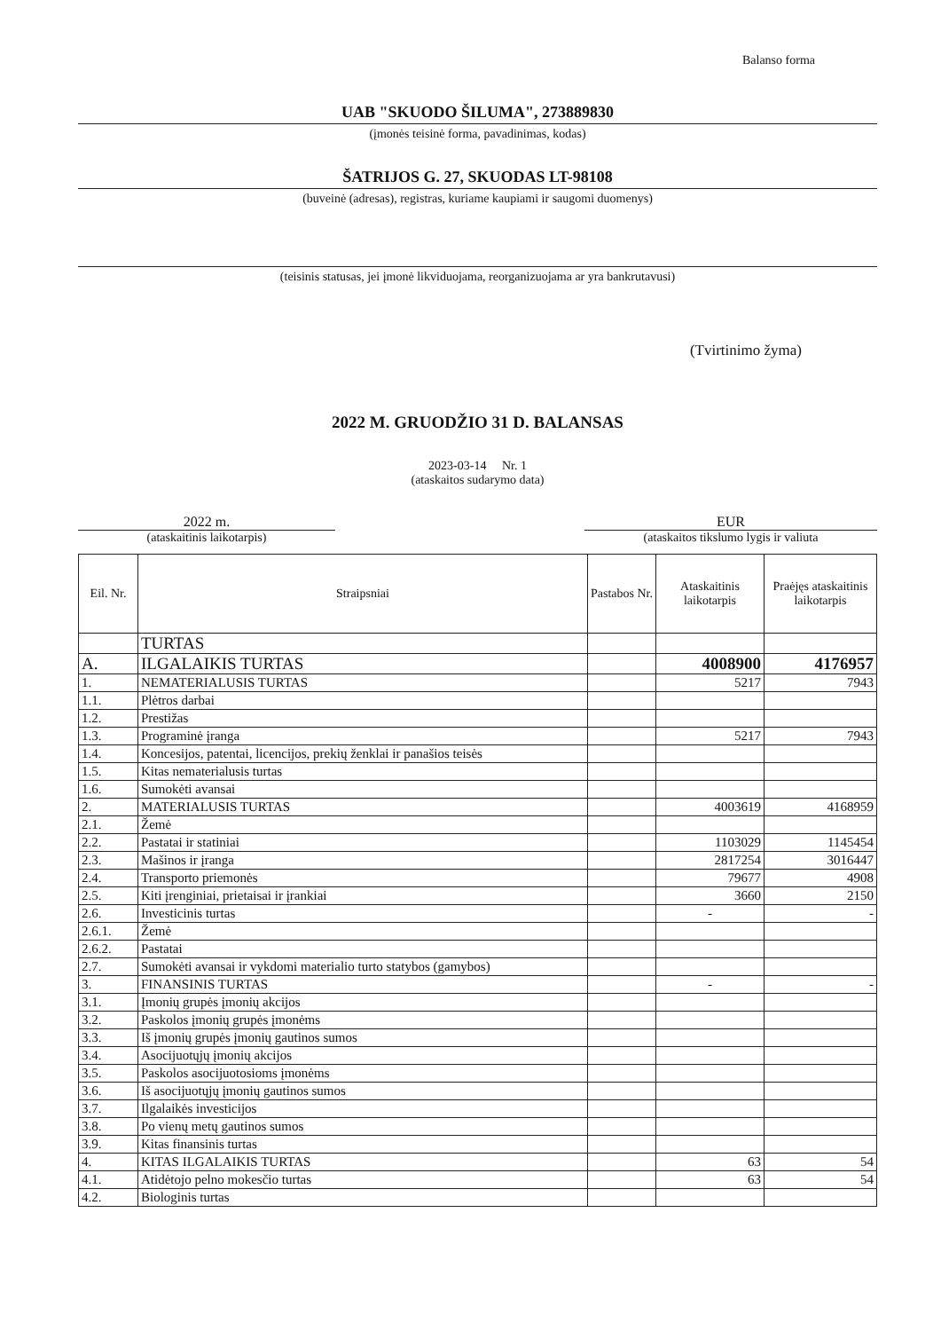Balanso forma
UAB "SKUODO ŠILUMA", 273889830
(įmonės teisinė forma, pavadinimas, kodas)
ŠATRIJOS G. 27, SKUODAS LT-98108
(buveinė (adresas), registras, kuriame kaupiami ir saugomi duomenys)
(teisinis statusas, jei įmonė likviduojama, reorganizuojama ar yra bankrutavusi)
(Tvirtinimo žyma)
2022 M. GRUODŽIO 31 D. BALANSAS
2023-03-14 Nr. 1
(ataskaitos sudarymo data)
2022 m.
(ataskaitinis laikotarpis)
EUR
(ataskaitos tikslumo lygis ir valiuta
| Eil. Nr. | Straipsniai | Pastabos Nr. | Ataskaitinis laikotarpis | Praėjęs ataskaitinis laikotarpis |
| --- | --- | --- | --- | --- |
| | TURTAS | | | |
| A. | ILGALAIKIS TURTAS | | 4008900 | 4176957 |
| 1. | NEMATERIALUSIS TURTAS | | 5217 | 7943 |
| 1.1. | Plėtros darbai | | | |
| 1.2. | Prestižas | | | |
| 1.3. | Programinė įranga | | 5217 | 7943 |
| 1.4. | Koncesijos, patentai, licencijos, prekių ženklai ir panašios teisės | | | |
| 1.5. | Kitas nematerialusis turtas | | | |
| 1.6. | Sumokėti avansai | | | |
| 2. | MATERIALUSIS TURTAS | | 4003619 | 4168959 |
| 2.1. | Žemė | | | |
| 2.2. | Pastatai ir statiniai | | 1103029 | 1145454 |
| 2.3. | Mašinos ir įranga | | 2817254 | 3016447 |
| 2.4. | Transporto priemonės | | 79677 | 4908 |
| 2.5. | Kiti įrenginiai, prietaisai ir įrankiai | | 3660 | 2150 |
| 2.6. | Investicinis turtas | | - | - |
| 2.6.1. | Žemė | | | |
| 2.6.2. | Pastatai | | | |
| 2.7. | Sumokėti avansai ir vykdomi materialio turto statybos (gamybos) | | | |
| 3. | FINANSINIS TURTAS | | - | - |
| 3.1. | Įmonių grupės įmonių akcijos | | | |
| 3.2. | Paskolos įmonių grupės įmonėms | | | |
| 3.3. | Iš įmonių grupės įmonių gautinos sumos | | | |
| 3.4. | Asocijuotųjų įmonių akcijos | | | |
| 3.5. | Paskolos asocijuotosioms įmonėms | | | |
| 3.6. | Iš asocijuotųjų įmonių gautinos sumos | | | |
| 3.7. | Ilgalaikės investicijos | | | |
| 3.8. | Po vienų metų gautinos sumos | | | |
| 3.9. | Kitas finansinis turtas | | | |
| 4. | KITAS ILGALAIKIS TURTAS | | 63 | 54 |
| 4.1. | Atidėtojo pelno mokesčio turtas | | 63 | 54 |
| 4.2. | Biologinis turtas | | | |